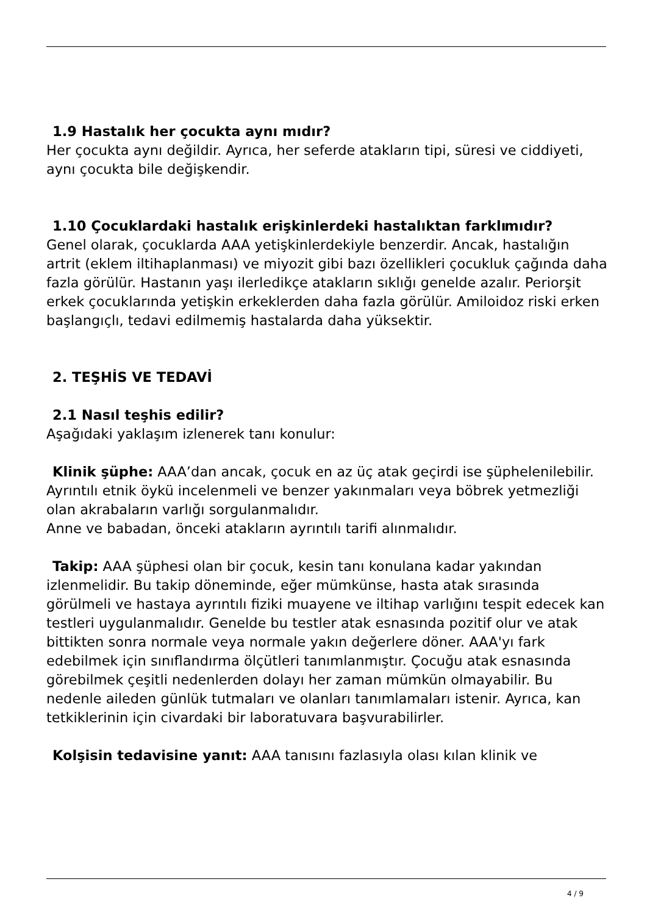1.9 Hastalık her çocukta aynı mıdır?
Her çocukta aynı değildir. Ayrıca, her seferde atakların tipi, süresi ve ciddiyeti, aynı çocukta bile değişkendir.
1.10 Çocuklardaki hastalık erişkinlerdeki hastalıktan farklı mıdır?
Genel olarak, çocuklarda AAA yetişkinlerdekiyle benzerdir. Ancak, hastalığın artrit (eklem iltihaplanması) ve miyozit gibi bazı özellikleri çocukluk çağında daha fazla görülür. Hastanın yaşı ilerledikçe atakların sıklığı genelde azalır. Periorşit erkek çocuklarında yetişkin erkeklerden daha fazla görülür. Amiloidoz riski erken başlangıçlı, tedavi edilmemiş hastalarda daha yüksektir.
2. TEŞHİS VE TEDAVİ
2.1 Nasıl teşhis edilir?
Aşağıdaki yaklaşım izlenerek tanı konulur:
Klinik şüphe: AAA’dan ancak, çocuk en az üç atak geçirdi ise şüphelenilebilir. Ayrıntılı etnik öykü incelenmeli ve benzer yakınmaları veya böbrek yetmezliği olan akrabaların varlığı sorgulanmalıdır.
Anne ve babadan, önceki atakların ayrıntılı tarifi alınmalıdır.
Takip: AAA şüphesi olan bir çocuk, kesin tanı konulana kadar yakından izlenmelidir. Bu takip döneminde, eğer mümkünse, hasta atak sırasında görülmeli ve hastaya ayrıntılı fiziki muayene ve iltihap varlığını tespit edecek kan testleri uygulanmalıdır. Genelde bu testler atak esnasında pozitif olur ve atak bittikten sonra normale veya normale yakın değerlere döner. AAA'yı fark edebilmek için sınıflandırma ölçütleri tanımlanmıştır. Çocuğu atak esnasında görebilmek çeşitli nedenlerden dolayı her zaman mümkün olmayabilir. Bu nedenle aileden günlük tutmaları ve olanları tanımlamaları istenir. Ayrıca, kan tetkiklerinin için civardaki bir laboratuvara başvurabilirler.
Kolşisin tedavisine yanıt: AAA tanısını fazlasıyla olası kılan klinik ve
4 / 9